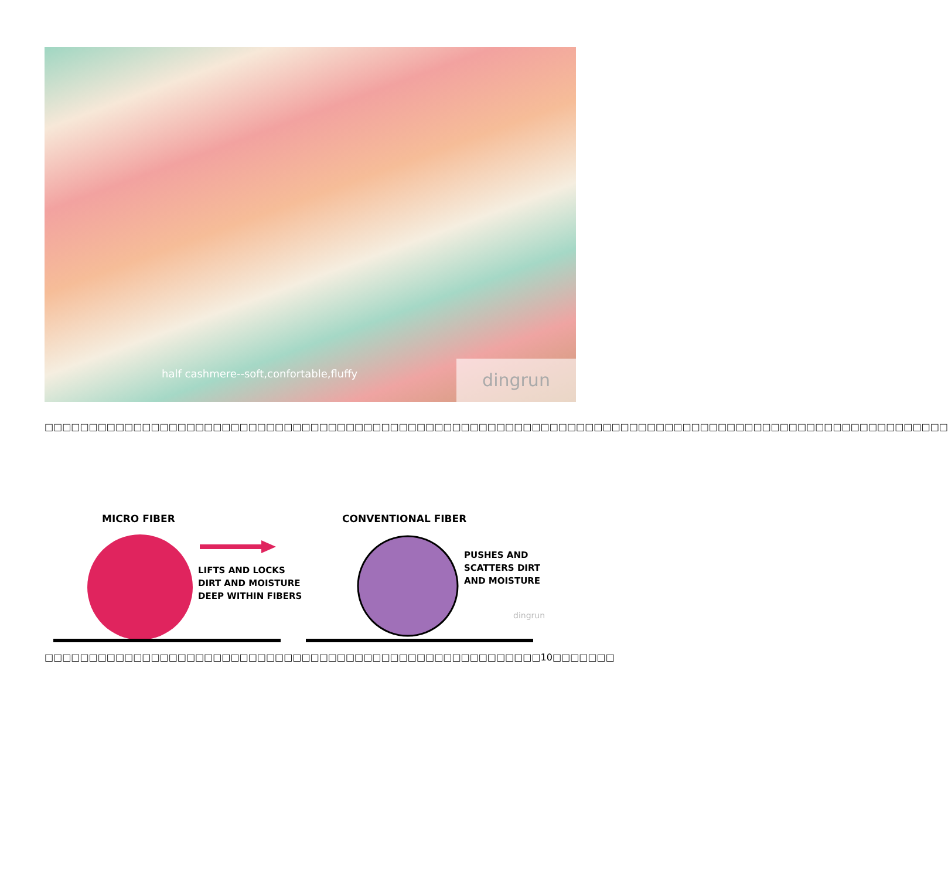half cashmere--soft,confortable,fluffy
dingrun
□□□□□□□□□□□□□□□□□□□□□□□□□□□□□□□□□□□□□□□□□□□□□□□□□□□□□□□□□□□□□□□□□□□□□□□□□□□□□□□□□□□□□□□□□□□□□□□□□□□□□□
MICRO FIBER
CONVENTIONAL FIBER
LIFTS AND LOCKS DIRT AND MOISTURE DEEP WITHIN FIBERS
PUSHES AND SCATTERS DIRT AND MOISTURE
dingrun
□□□□□□□□□□□□□□□□□□□□□□□□□□□□□□□□□□□□□□□□□□□□□□□□□□□□□□□□10□□□□□□□